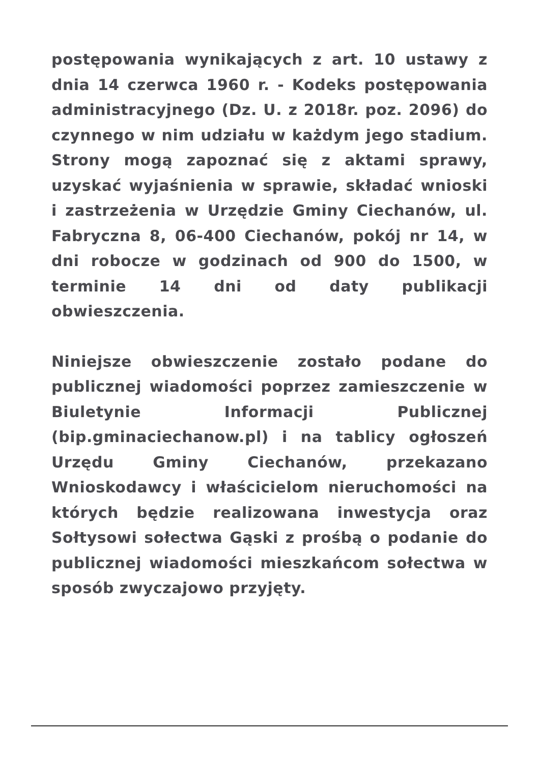postępowania wynikających z art. 10 ustawy z dnia 14 czerwca 1960 r. - Kodeks postępowania administracyjnego (Dz. U. z 2018r. poz. 2096) do czynnego w nim udziału w każdym jego stadium. Strony mogą zapoznać się z aktami sprawy, uzyskać wyjaśnienia w sprawie, składać wnioski i zastrzeżenia w Urzędzie Gminy Ciechanów, ul. Fabryczna 8, 06-400 Ciechanów, pokój nr 14, w dni robocze w godzinach od 900 do 1500, w terminie 14 dni od daty publikacji obwieszczenia.
Niniejsze obwieszczenie zostało podane do publicznej wiadomości poprzez zamieszczenie w Biuletynie Informacji Publicznej (bip.gminaciechanow.pl) i na tablicy ogłoszeń Urzędu Gminy Ciechanów, przekazano Wnioskodawcy i właścicielom nieruchomości na których będzie realizowana inwestycja oraz Sołtysowi sołectwa Gąski z prośbą o podanie do publicznej wiadomości mieszkańcom sołectwa w sposób zwyczajowo przyjęty.